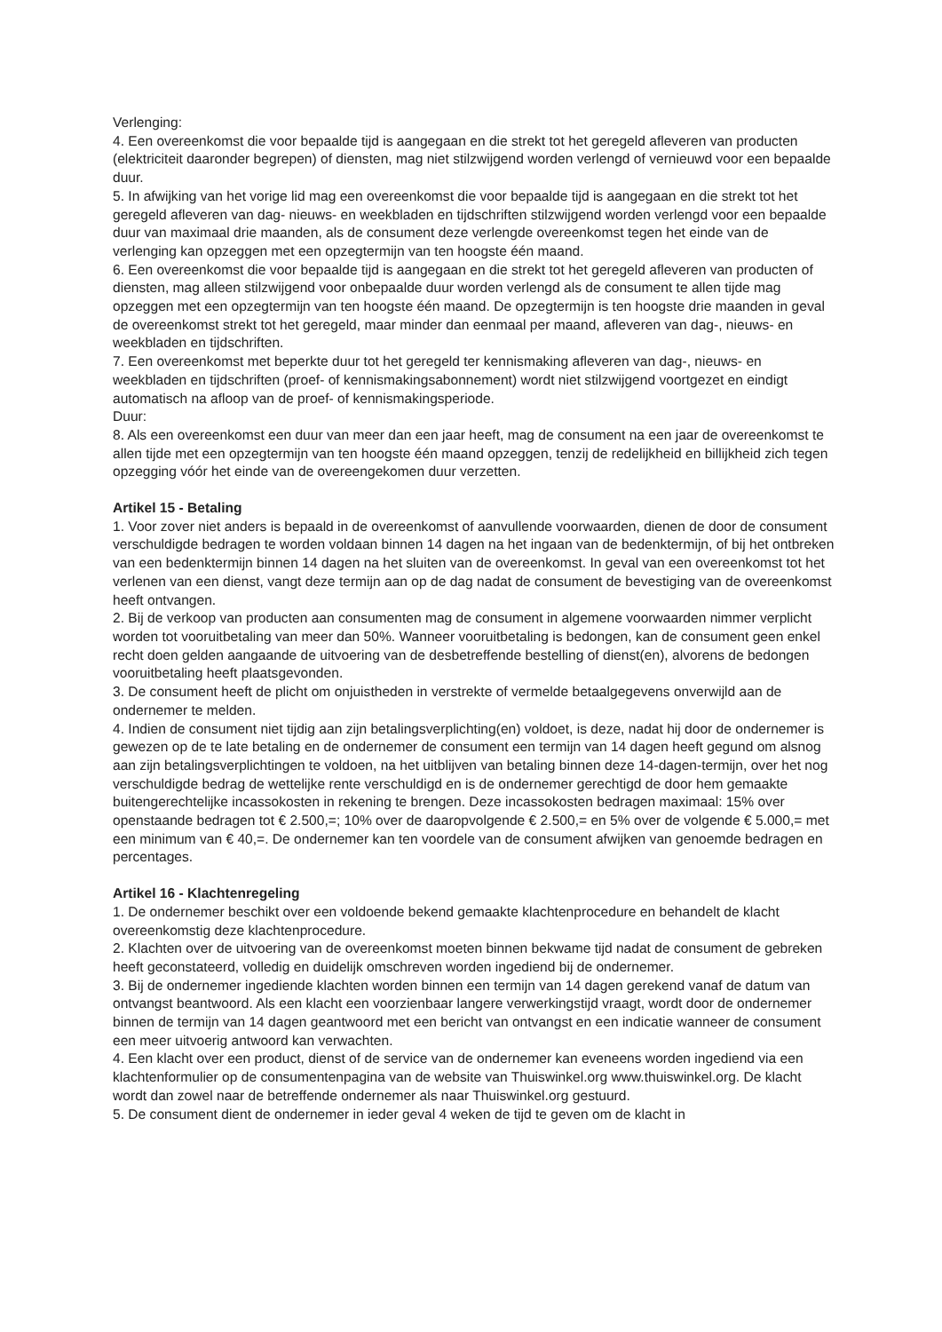Verlenging:
4. Een overeenkomst die voor bepaalde tijd is aangegaan en die strekt tot het geregeld afleveren van producten (elektriciteit daaronder begrepen) of diensten, mag niet stilzwijgend worden verlengd of vernieuwd voor een bepaalde duur.
5. In afwijking van het vorige lid mag een overeenkomst die voor bepaalde tijd is aangegaan en die strekt tot het geregeld afleveren van dag- nieuws- en weekbladen en tijdschriften stilzwijgend worden verlengd voor een bepaalde duur van maximaal drie maanden, als de consument deze verlengde overeenkomst tegen het einde van de verlenging kan opzeggen met een opzegtermijn van ten hoogste één maand.
6. Een overeenkomst die voor bepaalde tijd is aangegaan en die strekt tot het geregeld afleveren van producten of diensten, mag alleen stilzwijgend voor onbepaalde duur worden verlengd als de consument te allen tijde mag opzeggen met een opzegtermijn van ten hoogste één maand. De opzegtermijn is ten hoogste drie maanden in geval de overeenkomst strekt tot het geregeld, maar minder dan eenmaal per maand, afleveren van dag-, nieuws- en weekbladen en tijdschriften.
7. Een overeenkomst met beperkte duur tot het geregeld ter kennismaking afleveren van dag-, nieuws- en weekbladen en tijdschriften (proef- of kennismakingsabonnement) wordt niet stilzwijgend voortgezet en eindigt automatisch na afloop van de proef- of kennismakingsperiode.
Duur:
8. Als een overeenkomst een duur van meer dan een jaar heeft, mag de consument na een jaar de overeenkomst te allen tijde met een opzegtermijn van ten hoogste één maand opzeggen, tenzij de redelijkheid en billijkheid zich tegen opzegging vóór het einde van de overeengekomen duur verzetten.
Artikel 15 - Betaling
1. Voor zover niet anders is bepaald in de overeenkomst of aanvullende voorwaarden, dienen de door de consument verschuldigde bedragen te worden voldaan binnen 14 dagen na het ingaan van de bedenktermijn, of bij het ontbreken van een bedenktermijn binnen 14 dagen na het sluiten van de overeenkomst. In geval van een overeenkomst tot het verlenen van een dienst, vangt deze termijn aan op de dag nadat de consument de bevestiging van de overeenkomst heeft ontvangen.
2. Bij de verkoop van producten aan consumenten mag de consument in algemene voorwaarden nimmer verplicht worden tot vooruitbetaling van meer dan 50%. Wanneer vooruitbetaling is bedongen, kan de consument geen enkel recht doen gelden aangaande de uitvoering van de desbetreffende bestelling of dienst(en), alvorens de bedongen vooruitbetaling heeft plaatsgevonden.
3. De consument heeft de plicht om onjuistheden in verstrekte of vermelde betaalgegevens onverwijld aan de ondernemer te melden.
4. Indien de consument niet tijdig aan zijn betalingsverplichting(en) voldoet, is deze, nadat hij door de ondernemer is gewezen op de te late betaling en de ondernemer de consument een termijn van 14 dagen heeft gegund om alsnog aan zijn betalingsverplichtingen te voldoen, na het uitblijven van betaling binnen deze 14-dagen-termijn, over het nog verschuldigde bedrag de wettelijke rente verschuldigd en is de ondernemer gerechtigd de door hem gemaakte buitengerechtelijke incassokosten in rekening te brengen. Deze incassokosten bedragen maximaal: 15% over openstaande bedragen tot € 2.500,=; 10% over de daaropvolgende € 2.500,= en 5% over de volgende € 5.000,= met een minimum van € 40,=. De ondernemer kan ten voordele van de consument afwijken van genoemde bedragen en percentages.
Artikel 16 - Klachtenregeling
1. De ondernemer beschikt over een voldoende bekend gemaakte klachtenprocedure en behandelt de klacht overeenkomstig deze klachtenprocedure.
2. Klachten over de uitvoering van de overeenkomst moeten binnen bekwame tijd nadat de consument de gebreken heeft geconstateerd, volledig en duidelijk omschreven worden ingediend bij de ondernemer.
3. Bij de ondernemer ingediende klachten worden binnen een termijn van 14 dagen gerekend vanaf de datum van ontvangst beantwoord. Als een klacht een voorzienbaar langere verwerkingstijd vraagt, wordt door de ondernemer binnen de termijn van 14 dagen geantwoord met een bericht van ontvangst en een indicatie wanneer de consument een meer uitvoerig antwoord kan verwachten.
4. Een klacht over een product, dienst of de service van de ondernemer kan eveneens worden ingediend via een klachtenformulier op de consumentenpagina van de website van Thuiswinkel.org www.thuiswinkel.org. De klacht wordt dan zowel naar de betreffende ondernemer als naar Thuiswinkel.org gestuurd.
5. De consument dient de ondernemer in ieder geval 4 weken de tijd te geven om de klacht in